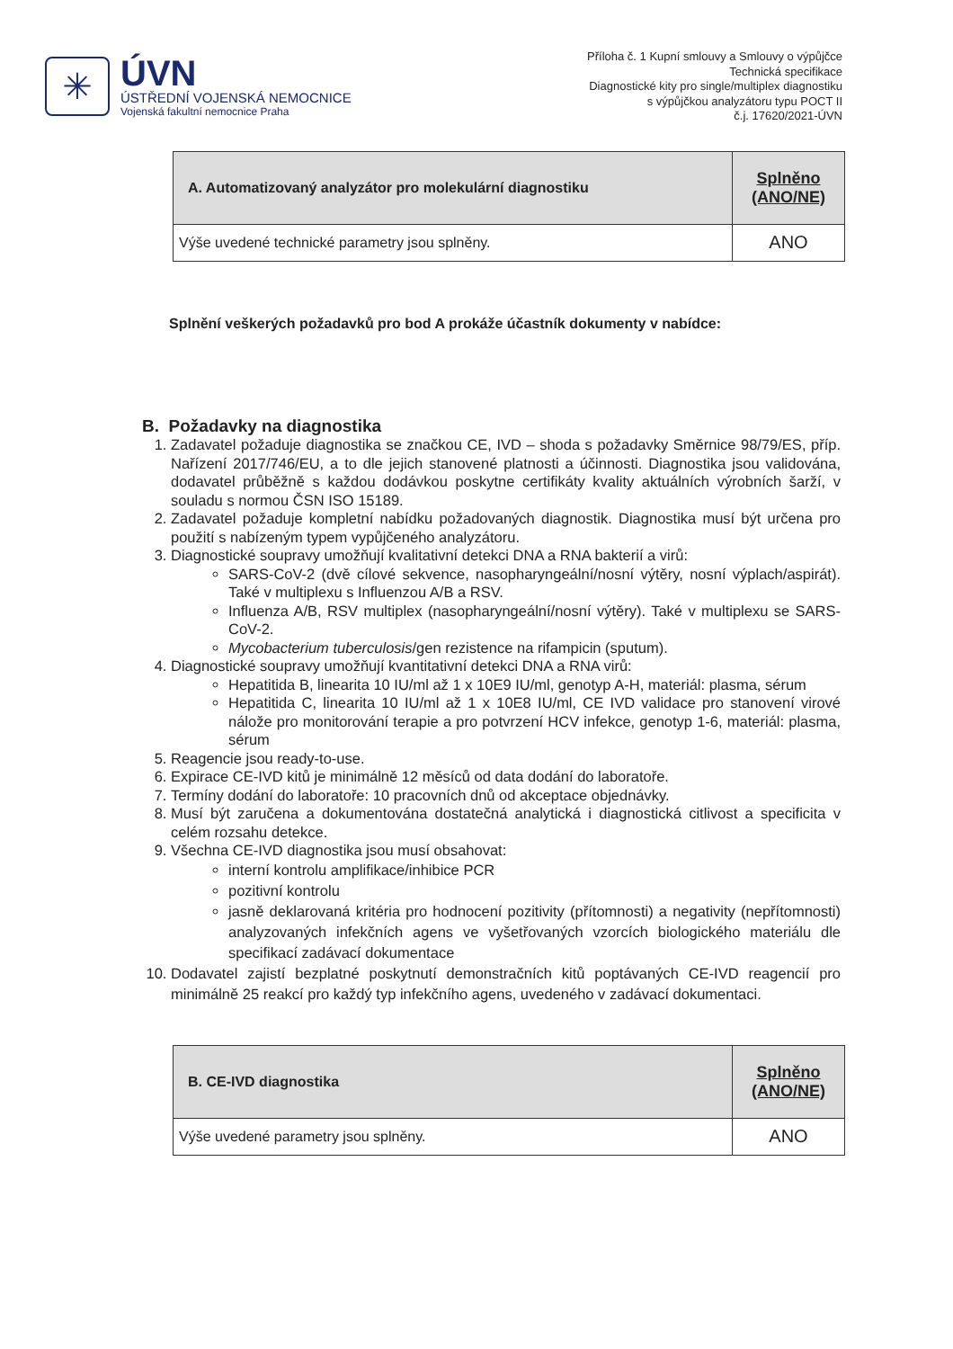✳
ÚVN
ÚSTŘEDNÍ VOJENSKÁ NEMOCNICE
Vojenská fakultní nemocnice Praha
Příloha č. 1 Kupní smlouvy a Smlouvy o výpůjčce
Technická specifikace
Diagnostické kity pro single/multiplex diagnostiku
s výpůjčkou analyzátoru typu POCT II
č.j. 17620/2021-ÚVN
| A. Automatizovaný analyzátor pro molekulární diagnostiku | Splněno (ANO/NE) |
| --- | --- |
| Výše uvedené technické parametry jsou splněny. | ANO |
Splnění veškerých požadavků pro bod A prokáže účastník dokumenty v nabídce:
B. Požadavky na diagnostika
1. Zadavatel požaduje diagnostika se značkou CE, IVD – shoda s požadavky Směrnice 98/79/ES, příp. Nařízení 2017/746/EU, a to dle jejich stanovené platnosti a účinnosti. Diagnostika jsou validována, dodavatel průběžně s každou dodávkou poskytne certifikáty kvality aktuálních výrobních šarží, v souladu s normou ČSN ISO 15189.
2. Zadavatel požaduje kompletní nabídku požadovaných diagnostik. Diagnostika musí být určena pro použití s nabízeným typem vypůjčeného analyzátoru.
3. Diagnostické soupravy umožňují kvalitativní detekci DNA a RNA bakterií a virů:
SARS-CoV-2 (dvě cílové sekvence, nasopharyngeální/nosní výtěry, nosní výplach/aspirát). Také v multiplexu s Influenzou A/B a RSV.
Influenza A/B, RSV multiplex (nasopharyngeální/nosní výtěry). Také v multiplexu se SARS-CoV-2.
Mycobacterium tuberculosis/gen rezistence na rifampicin (sputum).
4. Diagnostické soupravy umožňují kvantitativní detekci DNA a RNA virů:
Hepatitida B, linearita 10 IU/ml až 1 x 10E9 IU/ml, genotyp A-H, materiál: plasma, sérum
Hepatitida C, linearita 10 IU/ml až 1 x 10E8 IU/ml, CE IVD validace pro stanovení virové nálože pro monitorování terapie a pro potvrzení HCV infekce, genotyp 1-6, materiál: plasma, sérum
5. Reagencie jsou ready-to-use.
6. Expirace CE-IVD kitů je minimálně 12 měsíců od data dodání do laboratoře.
7. Termíny dodání do laboratoře: 10 pracovních dnů od akceptace objednávky.
8. Musí být zaručena a dokumentována dostatečná analytická i diagnostická citlivost a specificita v celém rozsahu detekce.
9. Všechna CE-IVD diagnostika jsou musí obsahovat:
interní kontrolu amplifikace/inhibice PCR
pozitivní kontrolu
jasně deklarovaná kritéria pro hodnocení pozitivity (přítomnosti) a negativity (nepřítomnosti) analyzovaných infekčních agens ve vyšetřovaných vzorcích biologického materiálu dle specifikací zadávací dokumentace
10. Dodavatel zajistí bezplatné poskytnutí demonstračních kitů poptávaných CE-IVD reagencií pro minimálně 25 reakcí pro každý typ infekčního agens, uvedeného v zadávací dokumentaci.
| B. CE-IVD diagnostika | Splněno (ANO/NE) |
| --- | --- |
| Výše uvedené parametry jsou splněny. | ANO |